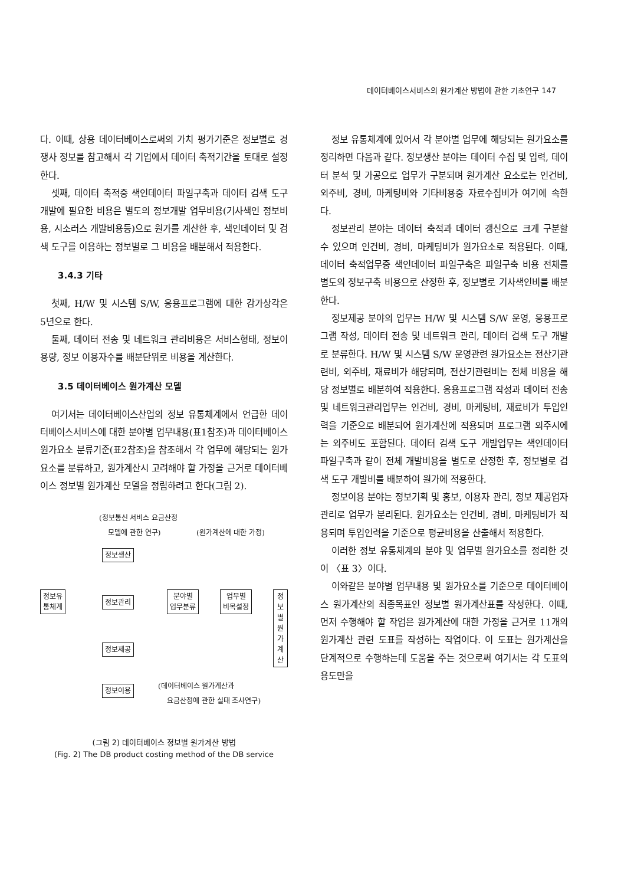데이터베이스서비스의 원가계산 방법에 관한 기초연구 147
다. 이때, 상용 데이터베이스로써의 가치 평가기준은 정보별로 경쟁사 정보를 참고해서 각 기업에서 데이터 축적기간을 토대로 설정한다.
셋째, 데이터 축적중 색인데이터 파일구축과 데이터 검색 도구 개발에 필요한 비용은 별도의 정보개발 업무비용(기사색인 정보비용, 시소러스 개발비용등)으로 원가를 계산한 후, 색인데이터 및 검색 도구를 이용하는 정보별로 그 비용을 배분해서 적용한다.
3.4.3 기타
첫째, H/W 및 시스템 S/W, 응용프로그램에 대한 감가상각은 5년으로 한다.
둘째, 데이터 전송 및 네트워크 관리비용은 서비스형태, 정보이용량, 정보 이용자수를 배분단위로 비용을 계산한다.
3.5 데이터베이스 원가계산 모델
여기서는 데이터베이스산업의 정보 유통체계에서 언급한 데이터베이스서비스에 대한 분야별 업무내용(표1참조)과 데이터베이스 원가요소 분류기준(표2참조)을 참조해서 각 업무에 해당되는 원가요소를 분류하고, 원가계산시 고려해야 할 가정을 근거로 데이터베이스 정보별 원가계산 모델을 정립하려고 한다(그림 2).
(정보통신 서비스 요금산정
모델에 관한 연구) (원가계산에 대한 가정)
정보생산
정보유
통체계
정보관리
분야별
업무분류
업무별
비목설정
정보별
원가계산
정보제공
정보이용 (데이터베이스 원가계산과
요금산정에 관한 실태 조사연구)
(그림 2) 데이터베이스 정보별 원가계산 방법
(Fig. 2) The DB product costing method of the DB service
정보 유통체계에 있어서 각 분야별 업무에 해당되는 원가요소를 정리하면 다음과 같다. 정보생산 분야는 데이터 수집 및 입력, 데이터 분석 및 가공으로 업무가 구분되며 원가계산 요소로는 인건비, 외주비, 경비, 마케팅비와 기타비용중 자료수집비가 여기에 속한다.
정보관리 분야는 데이터 축적과 데이터 갱신으로 크게 구분할 수 있으며 인건비, 경비, 마케팅비가 원가요소로 적용된다. 이때, 데이터 축적업무중 색인데이터 파일구축은 파일구축 비용 전체를 별도의 정보구축 비용으로 산정한 후, 정보별로 기사색인비를 배분한다.
정보제공 분야의 업무는 H/W 및 시스템 S/W 운영, 응용프로그램 작성, 데이터 전송 및 네트워크 관리, 데이터 검색 도구 개발로 분류한다. H/W 및 시스템 S/W 운영관련 원가요소는 전산기관련비, 외주비, 재료비가 해당되며, 전산기관련비는 전체 비용을 해당 정보별로 배분하여 적용한다. 응용프로그램 작성과 데이터 전송 및 네트워크관리업무는 인건비, 경비, 마케팅비, 재료비가 투입인력을 기준으로 배분되어 원가계산에 적용되며 프로그램 외주시에는 외주비도 포함된다. 데이터 검색 도구 개발업무는 색인데이터 파일구축과 같이 전체 개발비용을 별도로 산정한 후, 정보별로 검색 도구 개발비를 배분하여 원가에 적용한다.
정보이용 분야는 정보기획 및 홍보, 이용자 관리, 정보 제공업자 관리로 업무가 분리된다. 원가요소는 인건비, 경비, 마케팅비가 적용되며 투입인력을 기준으로 평균비용을 산출해서 적용한다.
이러한 정보 유통체계의 분야 및 업무별 원가요소를 정리한 것이 〈표 3〉이다.
이와같은 분야별 업무내용 및 원가요소를 기준으로 데이터베이스 원가계산의 최종목표인 정보별 원가계산표를 작성한다. 이때, 먼저 수행해야 할 작업은 원가계산에 대한 가정을 근거로 11개의 원가계산 관련 도표를 작성하는 작업이다. 이 도표는 원가계산을 단계적으로 수행하는데 도움을 주는 것으로써 여기서는 각 도표의 용도만을